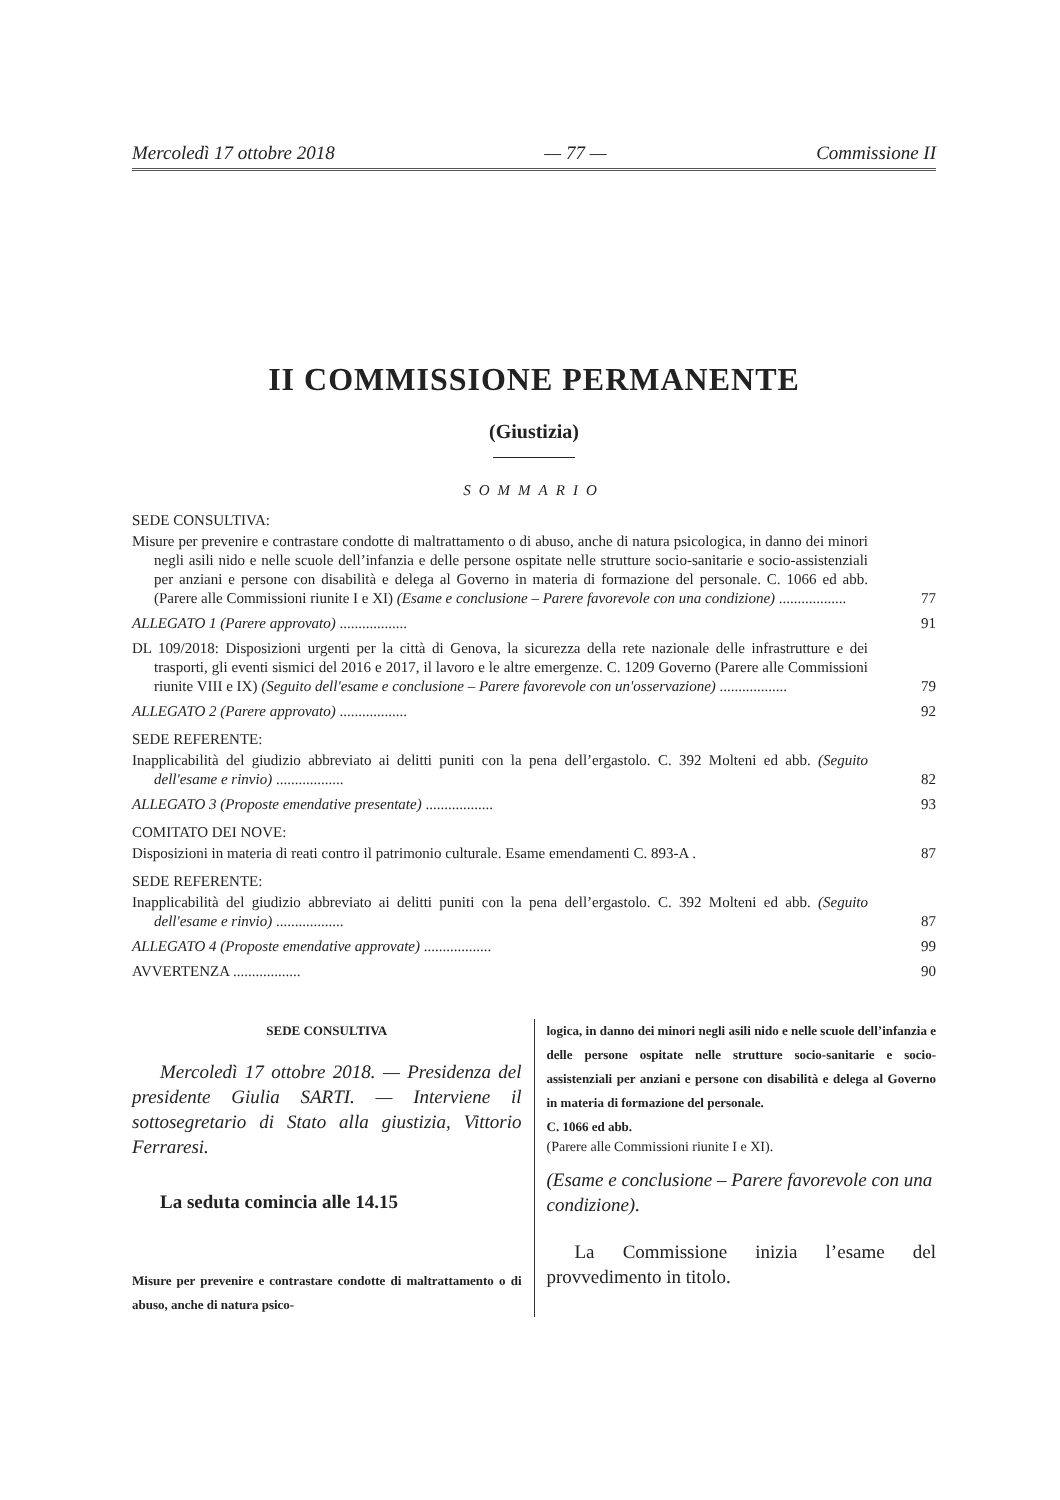Mercoledì 17 ottobre 2018 — 77 — Commissione II
II COMMISSIONE PERMANENTE
(Giustizia)
SOMMARIO
SEDE CONSULTIVA:
Misure per prevenire e contrastare condotte di maltrattamento o di abuso, anche di natura psicologica, in danno dei minori negli asili nido e nelle scuole dell’infanzia e delle persone ospitate nelle strutture socio-sanitarie e socio-assistenziali per anziani e persone con disabilità e delega al Governo in materia di formazione del personale. C. 1066 ed abb. (Parere alle Commissioni riunite I e XI) (Esame e conclusione – Parere favorevole con una condizione) ..................
77
ALLEGATO 1 (Parere approvato) ..................
91
DL 109/2018: Disposizioni urgenti per la città di Genova, la sicurezza della rete nazionale delle infrastrutture e dei trasporti, gli eventi sismici del 2016 e 2017, il lavoro e le altre emergenze. C. 1209 Governo (Parere alle Commissioni riunite VIII e IX) (Seguito dell'esame e conclusione – Parere favorevole con un'osservazione) ..................
79
ALLEGATO 2 (Parere approvato) ..................
92
SEDE REFERENTE:
Inapplicabilità del giudizio abbreviato ai delitti puniti con la pena dell’ergastolo. C. 392 Molteni ed abb. (Seguito dell'esame e rinvio) ..................
82
ALLEGATO 3 (Proposte emendative presentate) ..................
93
COMITATO DEI NOVE:
Disposizioni in materia di reati contro il patrimonio culturale. Esame emendamenti C. 893-A .
87
SEDE REFERENTE:
Inapplicabilità del giudizio abbreviato ai delitti puniti con la pena dell’ergastolo. C. 392 Molteni ed abb. (Seguito dell'esame e rinvio) ..................
87
ALLEGATO 4 (Proposte emendative approvate) ..................
99
AVVERTENZA .................. 90
SEDE CONSULTIVA
Mercoledì 17 ottobre 2018. — Presidenza del presidente Giulia SARTI. — Interviene il sottosegretario di Stato alla giustizia, Vittorio Ferraresi.
La seduta comincia alle 14.15
Misure per prevenire e contrastare condotte di maltrattamento o di abuso, anche di natura psico-
logica, in danno dei minori negli asili nido e nelle scuole dell’infanzia e delle persone ospitate nelle strutture socio-sanitarie e socio-assistenziali per anziani e persone con disabilità e delega al Governo in materia di formazione del personale.
C. 1066 ed abb.
(Parere alle Commissioni riunite I e XI).
(Esame e conclusione – Parere favorevole con una condizione).
La Commissione inizia l’esame del provvedimento in titolo.